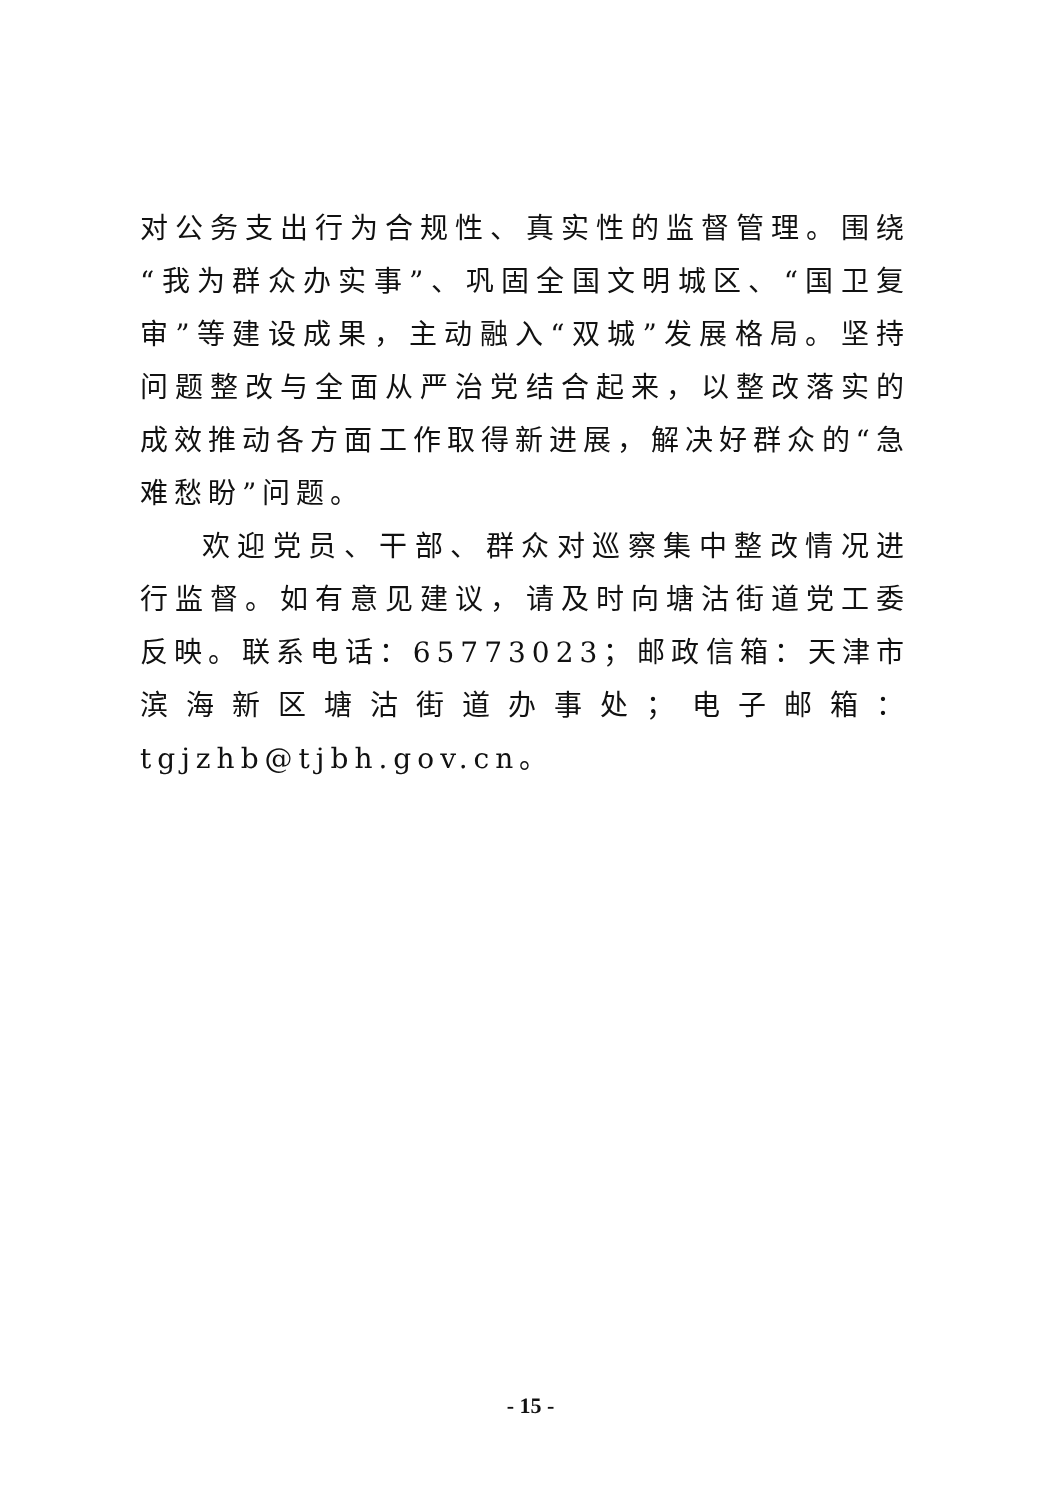对公务支出行为合规性、真实性的监督管理。围绕“我为群众办实事”、巩固全国文明城区、“国卫复审”等建设成果，主动融入“双城”发展格局。坚持问题整改与全面从严治党结合起来，以整改落实的成效推动各方面工作取得新进展，解决好群众的“急难愁盼”问题。
欢迎党员、干部、群众对巡察集中整改情况进行监督。如有意见建议，请及时向塘沽街道党工委反映。联系电话：65773023；邮政信箱：天津市滨海新区塘沽街道办事处；电子邮箱：tgjzhb@tjbh.gov.cn。
- 15 -